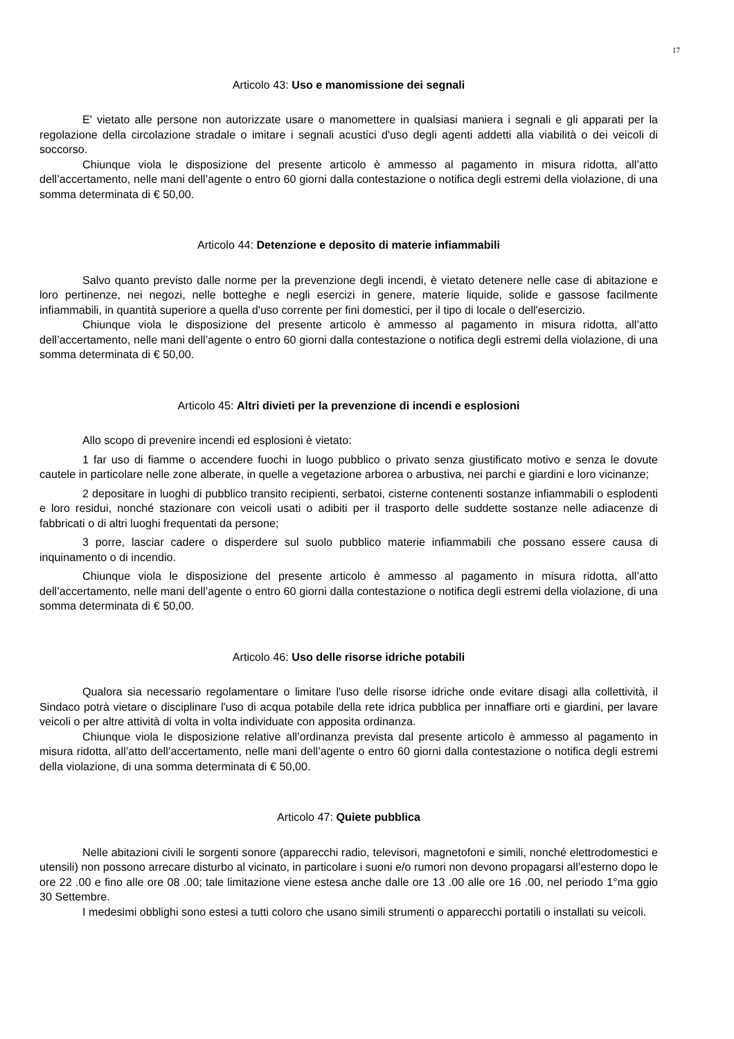17
Articolo 43: Uso e manomissione dei segnali
E' vietato alle persone non autorizzate usare o manomettere in qualsiasi maniera i segnali e gli apparati per la regolazione della circolazione stradale o imitare i segnali acustici d'uso degli agenti addetti alla viabilità o dei veicoli di soccorso.
Chiunque viola le disposizione del presente articolo è ammesso al pagamento in misura ridotta, all’atto dell’accertamento, nelle mani dell’agente o entro 60 giorni dalla contestazione o notifica degli estremi della violazione, di una somma determinata di € 50,00.
Articolo 44: Detenzione e deposito di materie infiammabili
Salvo quanto previsto dalle norme per la prevenzione degli incendi, è vietato detenere nelle case di abitazione e loro pertinenze, nei negozi, nelle botteghe e negli esercizi in genere, materie liquide, solide e gassose facilmente infiammabili, in quantità superiore a quella d'uso corrente per fini domestici, per il tipo di locale o dell'esercizio.
Chiunque viola le disposizione del presente articolo è ammesso al pagamento in misura ridotta, all’atto dell’accertamento, nelle mani dell’agente o entro 60 giorni dalla contestazione o notifica degli estremi della violazione, di una somma determinata di € 50,00.
Articolo 45: Altri divieti per la prevenzione di incendi e esplosioni
Allo scopo di prevenire incendi ed esplosioni è vietato:
1 far uso di fiamme o accendere fuochi in luogo pubblico o privato senza giustificato motivo e senza le dovute cautele in particolare nelle zone alberate, in quelle a vegetazione arborea o arbustiva, nei parchi e giardini e loro vicinanze;
2 depositare in luoghi di pubblico transito recipienti, serbatoi, cisterne contenenti sostanze infiammabili o esplodenti e loro residui, nonché stazionare con veicoli usati o adibiti per il trasporto delle suddette sostanze nelle adiacenze di fabbricati o di altri luoghi frequentati da persone;
3 porre, lasciar cadere o disperdere sul suolo pubblico materie infiammabili che possano essere causa di inquinamento o di incendio.
Chiunque viola le disposizione del presente articolo è ammesso al pagamento in misura ridotta, all’atto dell’accertamento, nelle mani dell’agente o entro 60 giorni dalla contestazione o notifica degli estremi della violazione, di una somma determinata di € 50,00.
Articolo 46: Uso delle risorse idriche potabili
Qualora sia necessario regolamentare o limitare l'uso delle risorse idriche onde evitare disagi alla collettività, il Sindaco potrà vietare o disciplinare l'uso di acqua potabile della rete idrica pubblica per innaffiare orti e giardini, per lavare veicoli o per altre attività di volta in volta individuate con apposita ordinanza.
Chiunque viola le disposizione relative all’ordinanza prevista dal presente articolo è ammesso al pagamento in misura ridotta, all’atto dell’accertamento, nelle mani dell’agente o entro 60 giorni dalla contestazione o notifica degli estremi della violazione, di una somma determinata di € 50,00.
Articolo 47: Quiete pubblica
Nelle abitazioni civili le sorgenti sonore (apparecchi radio, televisori, magnetofoni e simili, nonché elettrodomestici e utensili) non possono arrecare disturbo al vicinato, in particolare i suoni e/o rumori non devono propagarsi all’esterno dopo le ore 22 .00 e fino alle ore 08 .00; tale limitazione viene estesa anche dalle ore 13 .00 alle ore 16 .00, nel periodo 1°ma ggio 30 Settembre.
I medesimi obblighi sono estesi a tutti coloro che usano simili strumenti o apparecchi portatili o installati su veicoli.